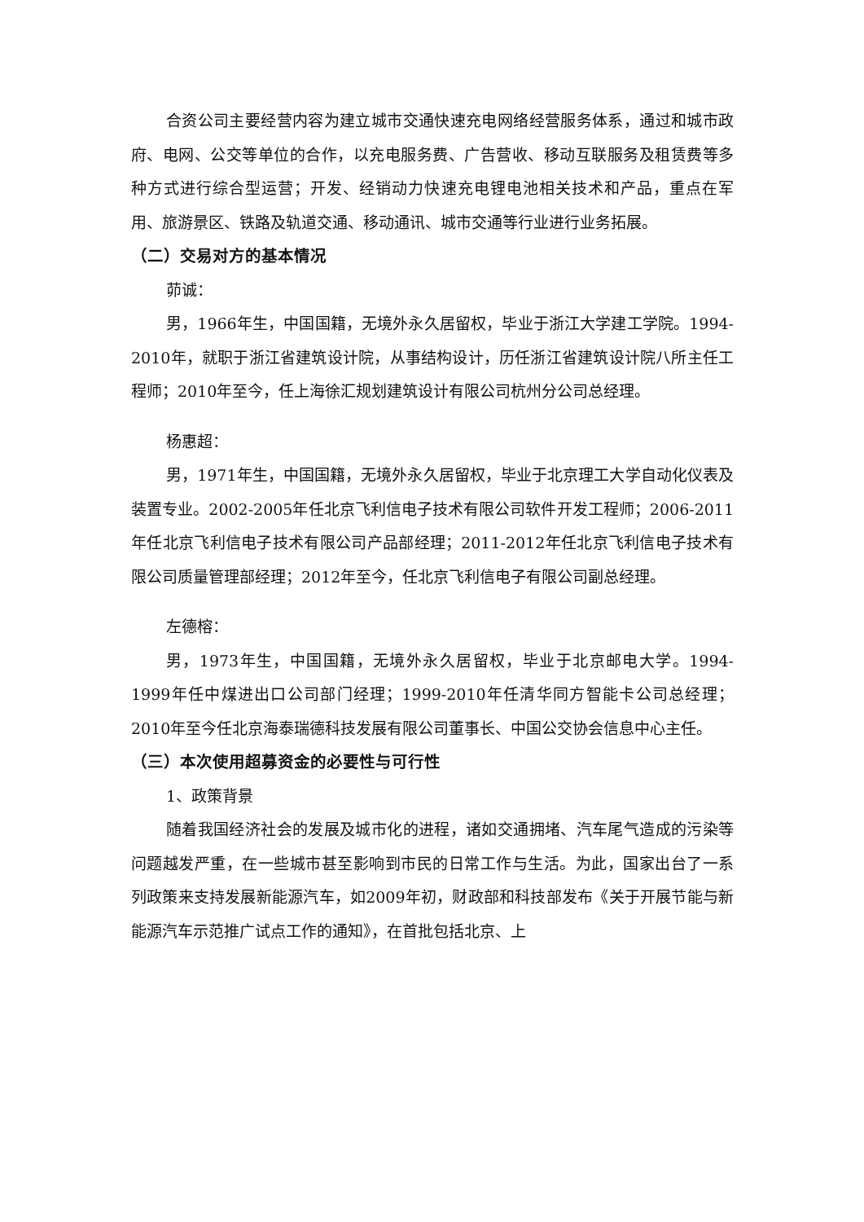合资公司主要经营内容为建立城市交通快速充电网络经营服务体系，通过和城市政府、电网、公交等单位的合作，以充电服务费、广告营收、移动互联服务及租赁费等多种方式进行综合型运营；开发、经销动力快速充电锂电池相关技术和产品，重点在军用、旅游景区、铁路及轨道交通、移动通讯、城市交通等行业进行业务拓展。
（二）交易对方的基本情况
茆诚：
男，1966年生，中国国籍，无境外永久居留权，毕业于浙江大学建工学院。1994-2010年，就职于浙江省建筑设计院，从事结构设计，历任浙江省建筑设计院八所主任工程师；2010年至今，任上海徐汇规划建筑设计有限公司杭州分公司总经理。
杨惠超：
男，1971年生，中国国籍，无境外永久居留权，毕业于北京理工大学自动化仪表及装置专业。2002-2005年任北京飞利信电子技术有限公司软件开发工程师；2006-2011年任北京飞利信电子技术有限公司产品部经理；2011-2012年任北京飞利信电子技术有限公司质量管理部经理；2012年至今，任北京飞利信电子有限公司副总经理。
左德榕：
男，1973年生，中国国籍，无境外永久居留权，毕业于北京邮电大学。1994-1999年任中煤进出口公司部门经理；1999-2010年任清华同方智能卡公司总经理；2010年至今任北京海泰瑞德科技发展有限公司董事长、中国公交协会信息中心主任。
（三）本次使用超募资金的必要性与可行性
1、政策背景
随着我国经济社会的发展及城市化的进程，诸如交通拥堵、汽车尾气造成的污染等问题越发严重，在一些城市甚至影响到市民的日常工作与生活。为此，国家出台了一系列政策来支持发展新能源汽车，如2009年初，财政部和科技部发布《关于开展节能与新能源汽车示范推广试点工作的通知》，在首批包括北京、上